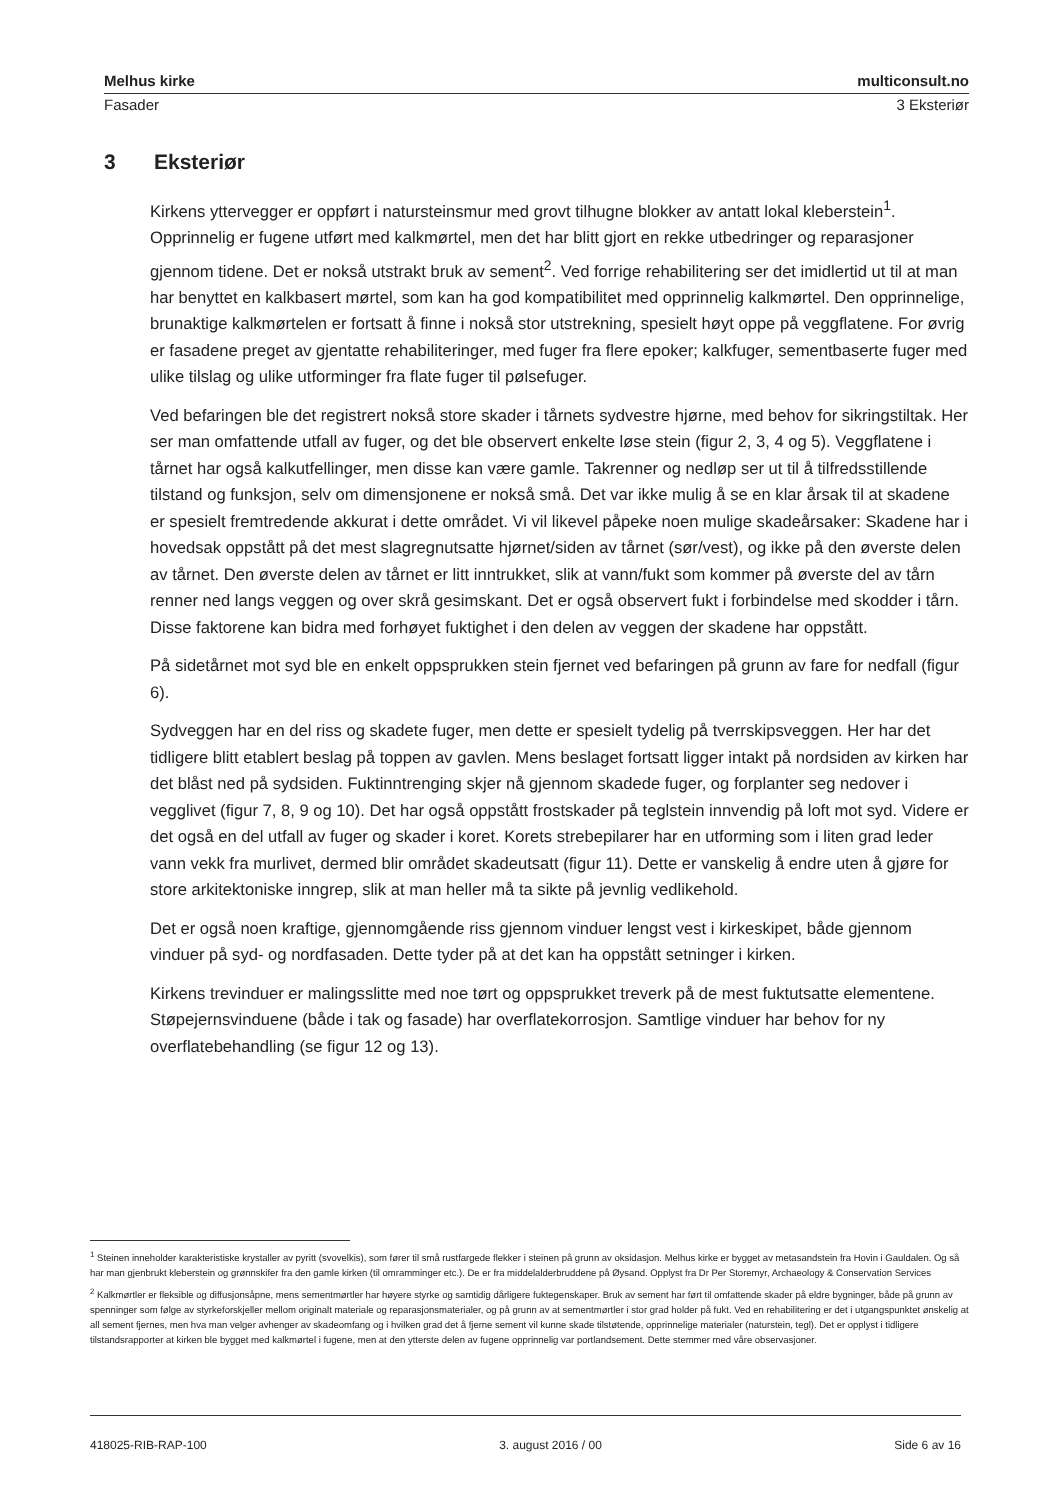Melhus kirke multiconsult.no
Fasader 3 Eksteriør
3 Eksteriør
Kirkens yttervegger er oppført i natursteinsmur med grovt tilhugne blokker av antatt lokal kleberstein<sup>1</sup>. Opprinnelig er fugene utført med kalkmørtel, men det har blitt gjort en rekke utbedringer og reparasjoner gjennom tidene. Det er nokså utstrakt bruk av sement<sup>2</sup>. Ved forrige rehabilitering ser det imidlertid ut til at man har benyttet en kalkbasert mørtel, som kan ha god kompatibilitet med opprinnelig kalkmørtel. Den opprinnelige, brunaktige kalkmørtelen er fortsatt å finne i nokså stor utstrekning, spesielt høyt oppe på veggflatene. For øvrig er fasadene preget av gjentatte rehabiliteringer, med fuger fra flere epoker; kalkfuger, sementbaserte fuger med ulike tilslag og ulike utforminger fra flate fuger til pølsefuger.
Ved befaringen ble det registrert nokså store skader i tårnets sydvestre hjørne, med behov for sikringstiltak. Her ser man omfattende utfall av fuger, og det ble observert enkelte løse stein (figur 2, 3, 4 og 5). Veggflatene i tårnet har også kalkutfellinger, men disse kan være gamle. Takrenner og nedløp ser ut til å tilfredsstillende tilstand og funksjon, selv om dimensjonene er nokså små. Det var ikke mulig å se en klar årsak til at skadene er spesielt fremtredende akkurat i dette området. Vi vil likevel påpeke noen mulige skadeårsaker: Skadene har i hovedsak oppstått på det mest slagregnutsatte hjørnet/siden av tårnet (sør/vest), og ikke på den øverste delen av tårnet. Den øverste delen av tårnet er litt inntrukket, slik at vann/fukt som kommer på øverste del av tårn renner ned langs veggen og over skrå gesimskant. Det er også observert fukt i forbindelse med skodder i tårn. Disse faktorene kan bidra med forhøyet fuktighet i den delen av veggen der skadene har oppstått.
På sidetårnet mot syd ble en enkelt oppsprukken stein fjernet ved befaringen på grunn av fare for nedfall (figur 6).
Sydveggen har en del riss og skadete fuger, men dette er spesielt tydelig på tverrskipsveggen. Her har det tidligere blitt etablert beslag på toppen av gavlen. Mens beslaget fortsatt ligger intakt på nordsiden av kirken har det blåst ned på sydsiden. Fuktinntrenging skjer nå gjennom skadede fuger, og forplanter seg nedover i vegglivet (figur 7, 8, 9 og 10). Det har også oppstått frostskader på teglstein innvendig på loft mot syd. Videre er det også en del utfall av fuger og skader i koret. Korets strebepilarer har en utforming som i liten grad leder vann vekk fra murlivet, dermed blir området skadeutsatt (figur 11). Dette er vanskelig å endre uten å gjøre for store arkitektoniske inngrep, slik at man heller må ta sikte på jevnlig vedlikehold.
Det er også noen kraftige, gjennomgående riss gjennom vinduer lengst vest i kirkeskipet, både gjennom vinduer på syd- og nordfasaden. Dette tyder på at det kan ha oppstått setninger i kirken.
Kirkens trevinduer er malingsslitte med noe tørt og oppsprukket treverk på de mest fuktutsatte elementene. Støpejernsvinduene (både i tak og fasade) har overflatekorrosjon. Samtlige vinduer har behov for ny overflatebehandling (se figur 12 og 13).
<sup>1</sup> Steinen inneholder karakteristiske krystaller av pyritt (svovelkis), som fører til små rustfargede flekker i steinen på grunn av oksidasjon. Melhus kirke er bygget av metasandstein fra Hovin i Gauldalen. Og så har man gjenbrukt kleberstein og grønnskifer fra den gamle kirken (til omramminger etc.). De er fra middelalderbruddene på Øysand. Opplyst fra Dr Per Storemyr, Archaeology & Conservation Services
<sup>2</sup> Kalkmørtler er fleksible og diffusjonsåpne, mens sementmørtler har høyere styrke og samtidig dårligere fuktegenskaper. Bruk av sement har ført til omfattende skader på eldre bygninger, både på grunn av spenninger som følge av styrkeforskjeller mellom originalt materiale og reparasjonsmaterialer, og på grunn av at sementmørtler i stor grad holder på fukt. Ved en rehabilitering er det i utgangspunktet ønskelig at all sement fjernes, men hva man velger avhenger av skadeomfang og i hvilken grad det å fjerne sement vil kunne skade tilstøtende, opprinnelige materialer (naturstein, tegl). Det er opplyst i tidligere tilstandsrapporter at kirken ble bygget med kalkmørtel i fugene, men at den ytterste delen av fugene opprinnelig var portlandsement. Dette stemmer med våre observasjoner.
418025-RIB-RAP-100 3. august 2016 / 00 Side 6 av 16